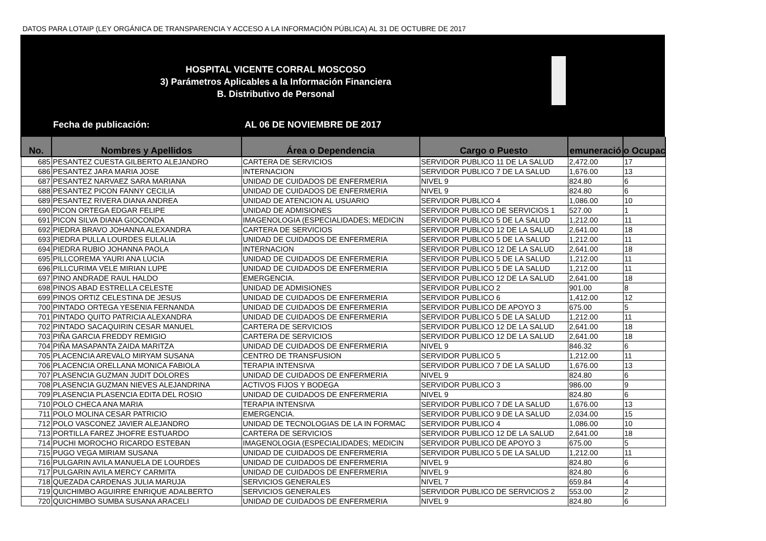DATOS PARA LOTAIP (LEY ORGÁNICA DE TRANSPARENCIA Y ACCESO A LA INFORMACIÓN PÚBLICA) AL 31 DE OCTUBRE DE 2017
HOSPITAL VICENTE CORRAL MOSCOSO
3) Parámetros Aplicables a la Información Financiera
B. Distributivo de Personal
Fecha de publicación: AL 06 DE NOVIEMBRE DE 2017
| No. | Nombres y Apellidos | Área o Dependencia | Cargo o Puesto | emuneració | o Ocupac |
| --- | --- | --- | --- | --- | --- |
| 685 | PESANTEZ CUESTA GILBERTO ALEJANDRO | CARTERA DE SERVICIOS | SERVIDOR PUBLICO 11 DE LA SALUD | 2,472.00 | 17 |
| 686 | PESANTEZ JARA MARIA JOSE | INTERNACION | SERVIDOR PUBLICO 7 DE LA SALUD | 1,676.00 | 13 |
| 687 | PESANTEZ NARVAEZ SARA MARIANA | UNIDAD DE CUIDADOS DE ENFERMERIA | NIVEL 9 | 824.80 | 6 |
| 688 | PESANTEZ PICON FANNY CECILIA | UNIDAD DE CUIDADOS DE ENFERMERIA | NIVEL 9 | 824.80 | 6 |
| 689 | PESANTEZ RIVERA DIANA ANDREA | UNIDAD DE ATENCION AL USUARIO | SERVIDOR PUBLICO 4 | 1,086.00 | 10 |
| 690 | PICON ORTEGA EDGAR FELIPE | UNIDAD DE ADMISIONES | SERVIDOR PUBLICO DE SERVICIOS 1 | 527.00 | 1 |
| 691 | PICON SILVA DIANA GIOCONDA | IMAGENOLOGIA (ESPECIALIDADES; MEDICIN | SERVIDOR PUBLICO 5 DE LA SALUD | 1,212.00 | 11 |
| 692 | PIEDRA BRAVO JOHANNA ALEXANDRA | CARTERA DE SERVICIOS | SERVIDOR PUBLICO 12 DE LA SALUD | 2,641.00 | 18 |
| 693 | PIEDRA PULLA LOURDES EULALIA | UNIDAD DE CUIDADOS DE ENFERMERIA | SERVIDOR PUBLICO 5 DE LA SALUD | 1,212.00 | 11 |
| 694 | PIEDRA RUBIO JOHANNA PAOLA | INTERNACION | SERVIDOR PUBLICO 12 DE LA SALUD | 2,641.00 | 18 |
| 695 | PILLCOREMA YAURI ANA LUCIA | UNIDAD DE CUIDADOS DE ENFERMERIA | SERVIDOR PUBLICO 5 DE LA SALUD | 1,212.00 | 11 |
| 696 | PILLCURIMA VELE MIRIAN LUPE | UNIDAD DE CUIDADOS DE ENFERMERIA | SERVIDOR PUBLICO 5 DE LA SALUD | 1,212.00 | 11 |
| 697 | PINO ANDRADE RAUL HALDO | EMERGENCIA. | SERVIDOR PUBLICO 12 DE LA SALUD | 2,641.00 | 18 |
| 698 | PINOS ABAD ESTRELLA CELESTE | UNIDAD DE ADMISIONES | SERVIDOR PUBLICO 2 | 901.00 | 8 |
| 699 | PINOS ORTIZ CELESTINA DE JESUS | UNIDAD DE CUIDADOS DE ENFERMERIA | SERVIDOR PUBLICO 6 | 1,412.00 | 12 |
| 700 | PINTADO ORTEGA YESENIA FERNANDA | UNIDAD DE CUIDADOS DE ENFERMERIA | SERVIDOR PUBLICO DE APOYO 3 | 675.00 | 5 |
| 701 | PINTADO QUITO PATRICIA ALEXANDRA | UNIDAD DE CUIDADOS DE ENFERMERIA | SERVIDOR PUBLICO 5 DE LA SALUD | 1,212.00 | 11 |
| 702 | PINTADO SACAQUIRIN CESAR MANUEL | CARTERA DE SERVICIOS | SERVIDOR PUBLICO 12 DE LA SALUD | 2,641.00 | 18 |
| 703 | PIÑA GARCIA FREDDY REMIGIO | CARTERA DE SERVICIOS | SERVIDOR PUBLICO 12 DE LA SALUD | 2,641.00 | 18 |
| 704 | PIÑA MASAPANTA ZAIDA MARITZA | UNIDAD DE CUIDADOS DE ENFERMERIA | NIVEL 9 | 846.32 | 6 |
| 705 | PLACENCIA AREVALO MIRYAM SUSANA | CENTRO DE TRANSFUSION | SERVIDOR PUBLICO 5 | 1,212.00 | 11 |
| 706 | PLACENCIA ORELLANA MONICA FABIOLA | TERAPIA INTENSIVA | SERVIDOR PUBLICO 7 DE LA SALUD | 1,676.00 | 13 |
| 707 | PLASENCIA GUZMAN JUDIT DOLORES | UNIDAD DE CUIDADOS DE ENFERMERIA | NIVEL 9 | 824.80 | 6 |
| 708 | PLASENCIA GUZMAN NIEVES ALEJANDRINA | ACTIVOS FIJOS Y BODEGA | SERVIDOR PUBLICO 3 | 986.00 | 9 |
| 709 | PLASENCIA PLASENCIA EDITA DEL ROSIO | UNIDAD DE CUIDADOS DE ENFERMERIA | NIVEL 9 | 824.80 | 6 |
| 710 | POLO CHECA ANA MARIA | TERAPIA INTENSIVA | SERVIDOR PUBLICO 7 DE LA SALUD | 1,676.00 | 13 |
| 711 | POLO MOLINA CESAR PATRICIO | EMERGENCIA. | SERVIDOR PUBLICO 9 DE LA SALUD | 2,034.00 | 15 |
| 712 | POLO VASCONEZ JAVIER ALEJANDRO | UNIDAD DE TECNOLOGIAS DE LA IN FORMAC | SERVIDOR PUBLICO 4 | 1,086.00 | 10 |
| 713 | PORTILLA FAREZ JHOFRE ESTUARDO | CARTERA DE SERVICIOS | SERVIDOR PUBLICO 12 DE LA SALUD | 2,641.00 | 18 |
| 714 | PUCHI MOROCHO RICARDO ESTEBAN | IMAGENOLOGIA (ESPECIALIDADES; MEDICIN | SERVIDOR PUBLICO DE APOYO 3 | 675.00 | 5 |
| 715 | PUGO VEGA MIRIAM SUSANA | UNIDAD DE CUIDADOS DE ENFERMERIA | SERVIDOR PUBLICO 5 DE LA SALUD | 1,212.00 | 11 |
| 716 | PULGARIN AVILA MANUELA DE LOURDES | UNIDAD DE CUIDADOS DE ENFERMERIA | NIVEL 9 | 824.80 | 6 |
| 717 | PULGARIN AVILA MERCY CARMITA | UNIDAD DE CUIDADOS DE ENFERMERIA | NIVEL 9 | 824.80 | 6 |
| 718 | QUEZADA CARDENAS JULIA MARUJA | SERVICIOS GENERALES | NIVEL 7 | 659.84 | 4 |
| 719 | QUICHIMBO AGUIRRE ENRIQUE ADALBERTO | SERVICIOS GENERALES | SERVIDOR PUBLICO DE SERVICIOS 2 | 553.00 | 2 |
| 720 | QUICHIMBO SUMBA SUSANA ARACELI | UNIDAD DE CUIDADOS DE ENFERMERIA | NIVEL 9 | 824.80 | 6 |